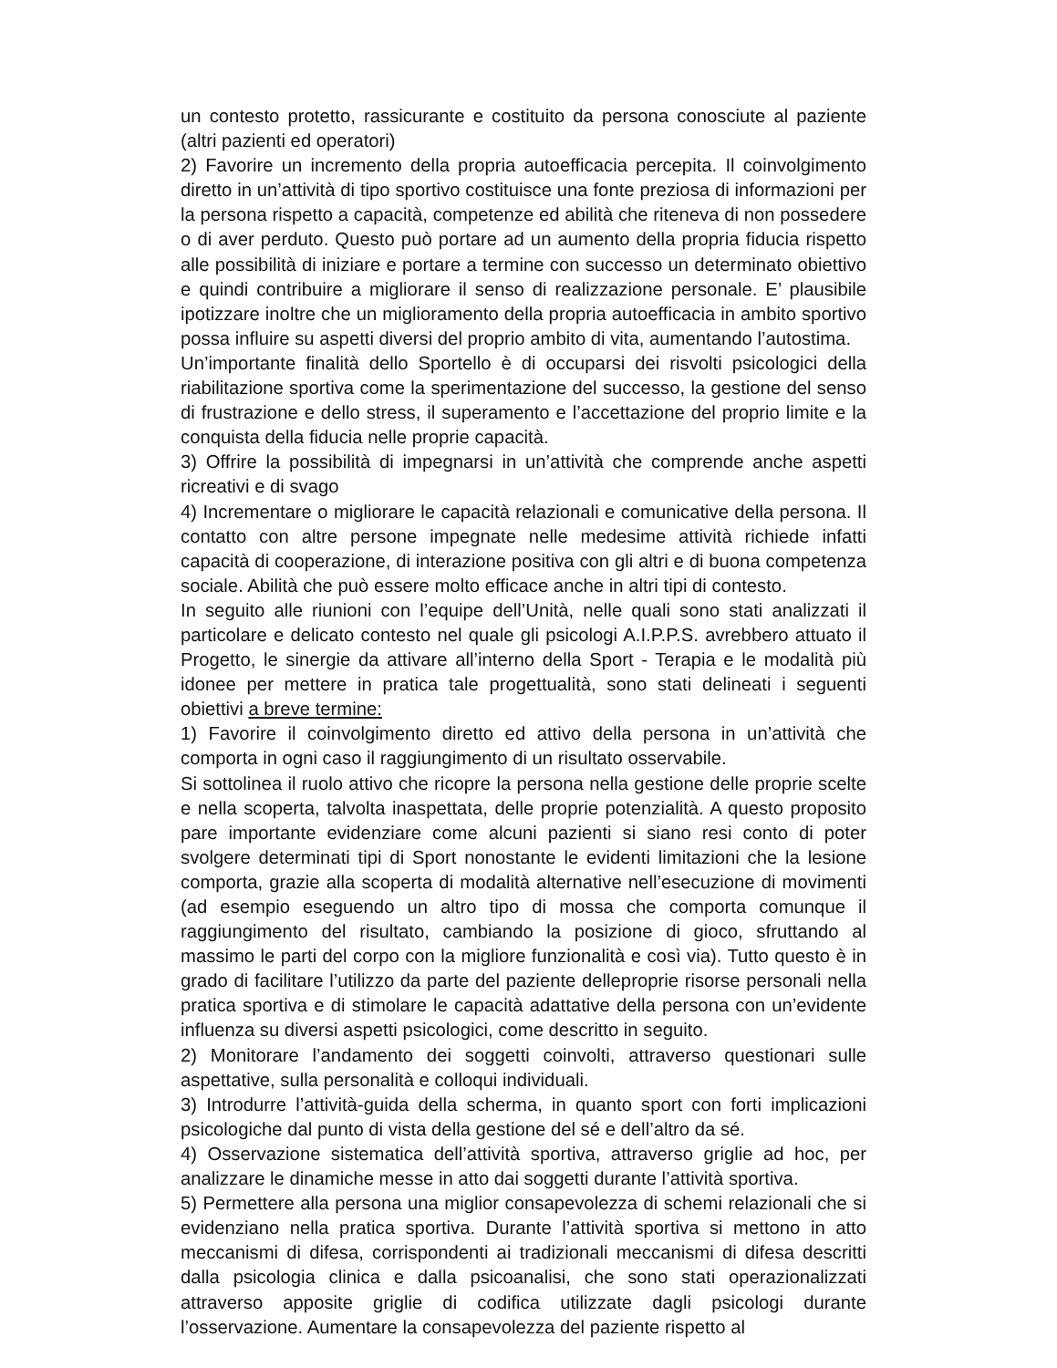un contesto protetto, rassicurante e costituito da persona conosciute al paziente (altri pazienti ed operatori)
2) Favorire un incremento della propria autoefficacia percepita. Il coinvolgimento diretto in un’attività di tipo sportivo costituisce una fonte preziosa di informazioni per la persona rispetto a capacità, competenze ed abilità che riteneva di non possedere o di aver perduto. Questo può portare ad un aumento della propria fiducia rispetto alle possibilità di iniziare e portare a termine con successo un determinato obiettivo e quindi contribuire a migliorare il senso di realizzazione personale. E’ plausibile ipotizzare inoltre che un miglioramento della propria autoefficacia in ambito sportivo possa influire su aspetti diversi del proprio ambito di vita, aumentando l’autostima.
Un’importante finalità dello Sportello è di occuparsi dei risvolti psicologici della riabilitazione sportiva come la sperimentazione del successo, la gestione del senso di frustrazione e dello stress, il superamento e l’accettazione del proprio limite e la conquista della fiducia nelle proprie capacità.
3) Offrire la possibilità di impegnarsi in un’attività che comprende anche aspetti ricreativi e di svago
4) Incrementare o migliorare le capacità relazionali e comunicative della persona. Il contatto con altre persone impegnate nelle medesime attività richiede infatti capacità di cooperazione, di interazione positiva con gli altri e di buona competenza sociale. Abilità che può essere molto efficace anche in altri tipi di contesto.
In seguito alle riunioni con l’equipe dell’Unità, nelle quali sono stati analizzati il particolare e delicato contesto nel quale gli psicologi A.I.P.P.S. avrebbero attuato il Progetto, le sinergie da attivare all’interno della Sport - Terapia e le modalità più idonee per mettere in pratica tale progettualità, sono stati delineati i seguenti obiettivi a breve termine:
1) Favorire il coinvolgimento diretto ed attivo della persona in un’attività che comporta in ogni caso il raggiungimento di un risultato osservabile.
Si sottolinea il ruolo attivo che ricopre la persona nella gestione delle proprie scelte e nella scoperta, talvolta inaspettata, delle proprie potenzialità. A questo proposito pare importante evidenziare come alcuni pazienti si siano resi conto di poter svolgere determinati tipi di Sport nonostante le evidenti limitazioni che la lesione comporta, grazie alla scoperta di modalità alternative nell’esecuzione di movimenti (ad esempio eseguendo un altro tipo di mossa che comporta comunque il raggiungimento del risultato, cambiando la posizione di gioco, sfruttando al massimo le parti del corpo con la migliore funzionalità e così via). Tutto questo è in grado di facilitare l’utilizzo da parte del paziente delleproprie risorse personali nella pratica sportiva e di stimolare le capacità adattative della persona con un’evidente influenza su diversi aspetti psicologici, come descritto in seguito.
2) Monitorare l’andamento dei soggetti coinvolti, attraverso questionari sulle aspettative, sulla personalità e colloqui individuali.
3) Introdurre l’attività-guida della scherma, in quanto sport con forti implicazioni psicologiche dal punto di vista della gestione del sé e dell’altro da sé.
4) Osservazione sistematica dell’attività sportiva, attraverso griglie ad hoc, per analizzare le dinamiche messe in atto dai soggetti durante l’attività sportiva.
5) Permettere alla persona una miglior consapevolezza di schemi relazionali che si evidenziano nella pratica sportiva. Durante l’attività sportiva si mettono in atto meccanismi di difesa, corrispondenti ai tradizionali meccanismi di difesa descritti dalla psicologia clinica e dalla psicoanalisi, che sono stati operazionalizzati attraverso apposite griglie di codifica utilizzate dagli psicologi durante l’osservazione. Aumentare la consapevolezza del paziente rispetto al